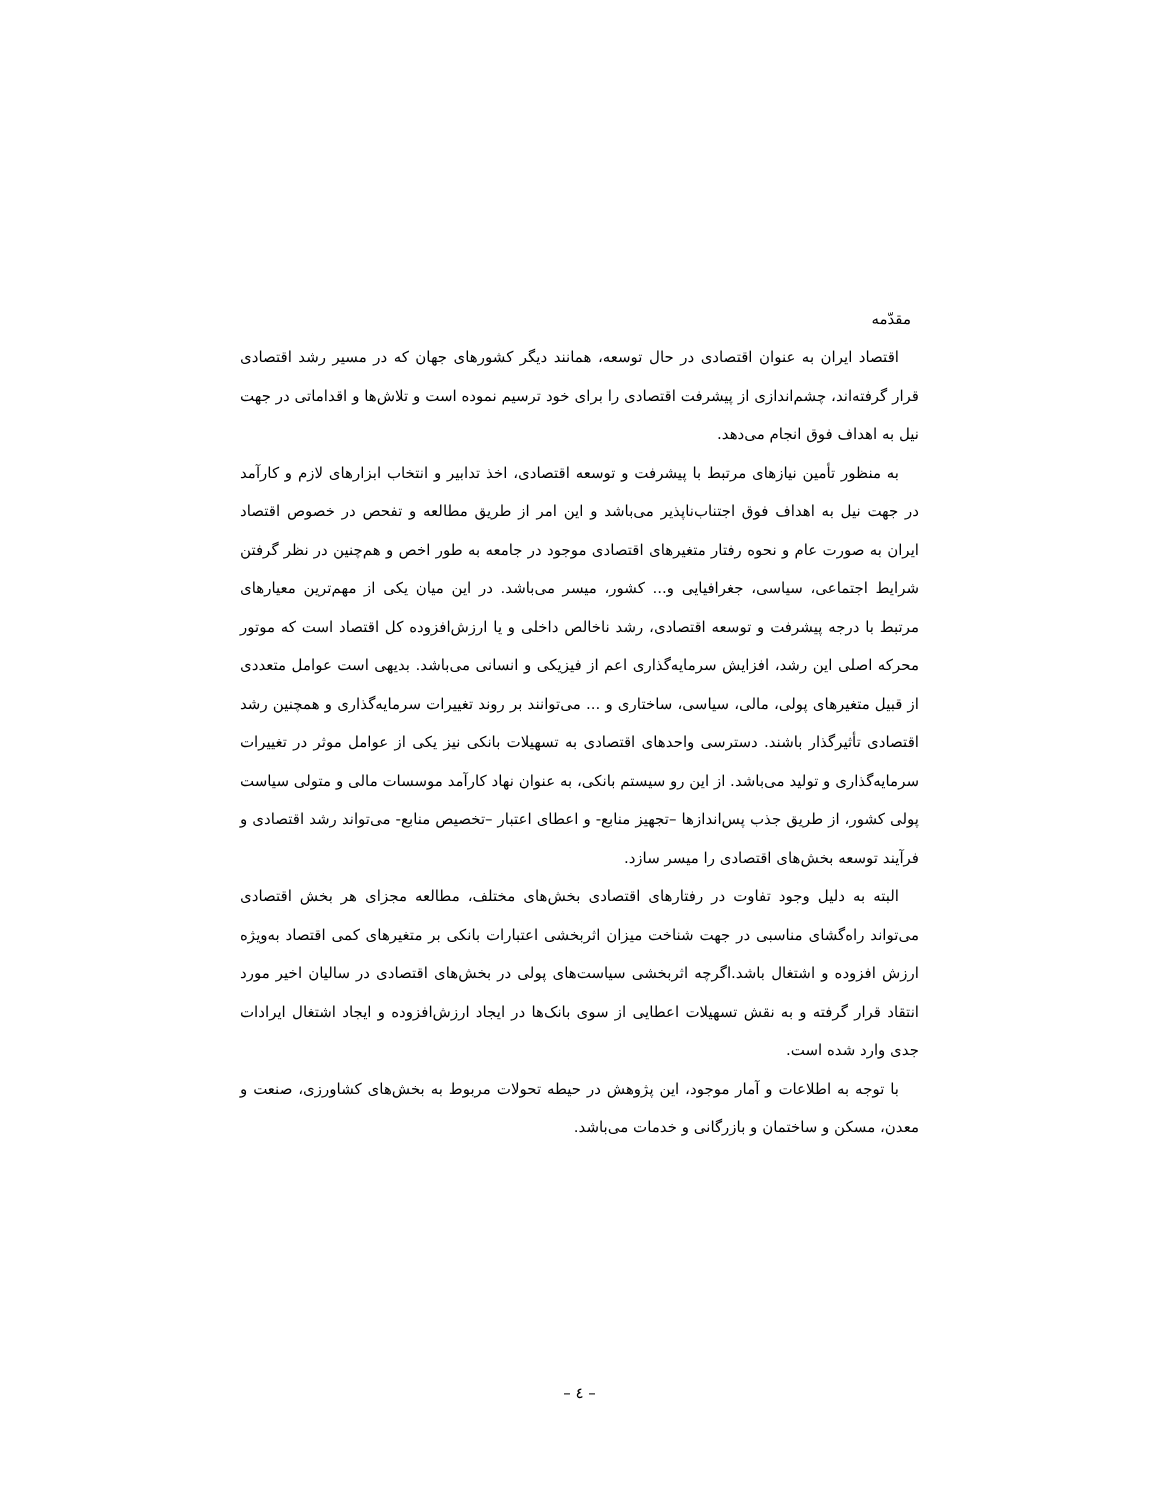مقدّمه
اقتصاد ایران به عنوان اقتصادی در حال توسعه، همانند دیگر کشورهای جهان که در مسیر رشد اقتصادی قرار گرفته‌اند، چشم‌اندازی از پیشرفت اقتصادی را برای خود ترسیم نموده است و تلاش‌ها و اقداماتی در جهت نیل به اهداف فوق انجام می‌دهد.
به منظور تأمین نیازهای مرتبط با پیشرفت و توسعه اقتصادی، اخذ تدابیر و انتخاب ابزارهای لازم و کارآمد در جهت نیل به اهداف فوق اجتناب‌ناپذیر می‌باشد و این امر از طریق مطالعه و تفحص در خصوص اقتصاد ایران به صورت عام و نحوه رفتار متغیرهای اقتصادی موجود در جامعه به طور اخص و هم‌چنین در نظر گرفتن شرایط اجتماعی، سیاسی، جغرافیایی و... کشور، میسر می‌باشد. در این میان یکی از مهم‌ترین معیارهای مرتبط با درجه پیشرفت و توسعه اقتصادی، رشد ناخالص داخلی و یا ارزش‌افزوده کل اقتصاد است که موتور محرکه اصلی این رشد، افزایش سرمایه‌گذاری اعم از فیزیکی و انسانی می‌باشد. بدیهی است عوامل متعددی از قبیل متغیرهای پولی، مالی، سیاسی، ساختاری و ... می‌توانند بر روند تغییرات سرمایه‌گذاری و همچنین رشد اقتصادی تأثیرگذار باشند. دسترسی واحدهای اقتصادی به تسهیلات بانکی نیز یکی از عوامل موثر در تغییرات سرمایه‌گذاری و تولید می‌باشد. از این رو سیستم بانکی، به عنوان نهاد کارآمد موسسات مالی و متولی سیاست پولی کشور، از طریق جذب پس‌اندازها –تجهیز منابع- و اعطای اعتبار –تخصیص منابع- می‌تواند رشد اقتصادی و فرآیند توسعه بخش‌های اقتصادی را میسر سازد.
البته به دلیل وجود تفاوت در رفتارهای اقتصادی بخش‌های مختلف، مطالعه مجزای هر بخش اقتصادی می‌تواند راه‌گشای مناسبی در جهت شناخت میزان اثربخشی اعتبارات بانکی بر متغیرهای کمی اقتصاد به‌ویژه ارزش افزوده و اشتغال باشد.اگرچه اثربخشی سیاست‌های پولی در بخش‌های اقتصادی در سالیان اخیر مورد انتقاد قرار گرفته و به نقش تسهیلات اعطایی از سوی بانک‌ها در ایجاد ارزش‌افزوده و ایجاد اشتغال ایرادات جدی وارد شده است.
با توجه به اطلاعات و آمار موجود، این پژوهش در حیطه تحولات مربوط به بخش‌های کشاورزی، صنعت و معدن، مسکن و ساختمان و بازرگانی و خدمات می‌باشد.
– ٤ –